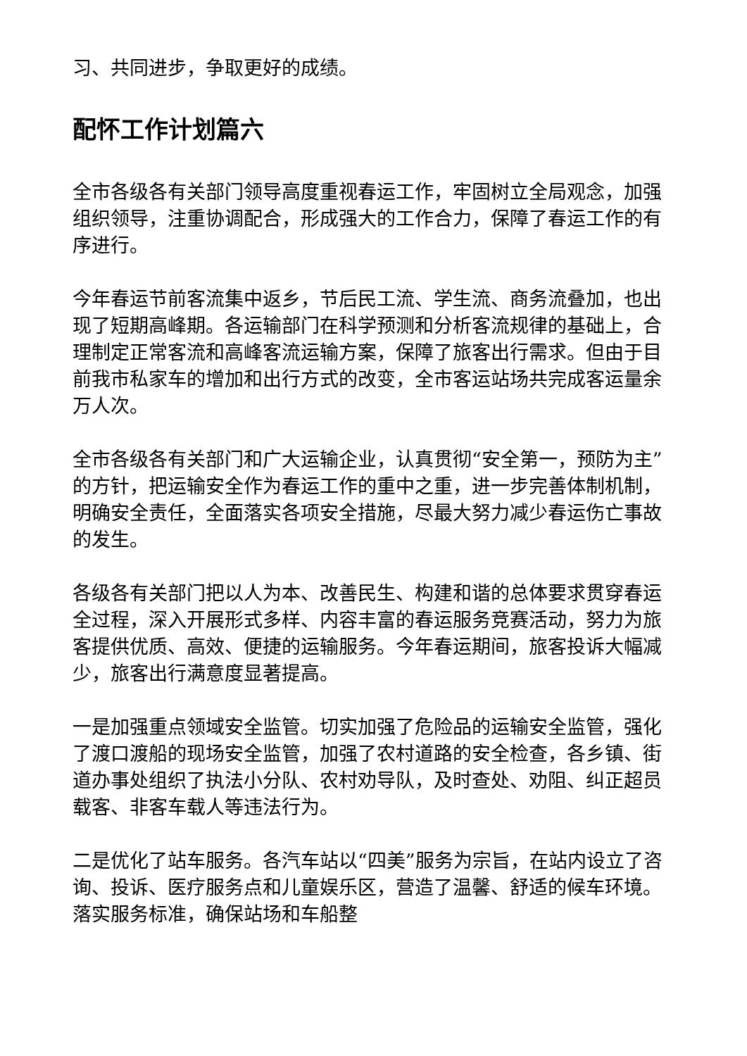习、共同进步，争取更好的成绩。
配怀工作计划篇六
全市各级各有关部门领导高度重视春运工作，牢固树立全局观念，加强组织领导，注重协调配合，形成强大的工作合力，保障了春运工作的有序进行。
今年春运节前客流集中返乡，节后民工流、学生流、商务流叠加，也出现了短期高峰期。各运输部门在科学预测和分析客流规律的基础上，合理制定正常客流和高峰客流运输方案，保障了旅客出行需求。但由于目前我市私家车的增加和出行方式的改变，全市客运站场共完成客运量余万人次。
全市各级各有关部门和广大运输企业，认真贯彻“安全第一，预防为主”的方针，把运输安全作为春运工作的重中之重，进一步完善体制机制，明确安全责任，全面落实各项安全措施，尽最大努力减少春运伤亡事故的发生。
各级各有关部门把以人为本、改善民生、构建和谐的总体要求贯穿春运全过程，深入开展形式多样、内容丰富的春运服务竞赛活动，努力为旅客提供优质、高效、便捷的运输服务。今年春运期间，旅客投诉大幅减少，旅客出行满意度显著提高。
一是加强重点领域安全监管。切实加强了危险品的运输安全监管，强化了渡口渡船的现场安全监管，加强了农村道路的安全检查，各乡镇、街道办事处组织了执法小分队、农村劝导队，及时查处、劝阻、纠正超员载客、非客车载人等违法行为。
二是优化了站车服务。各汽车站以“四美”服务为宗旨，在站内设立了咨询、投诉、医疗服务点和儿童娱乐区，营造了温馨、舒适的候车环境。落实服务标准，确保站场和车船整